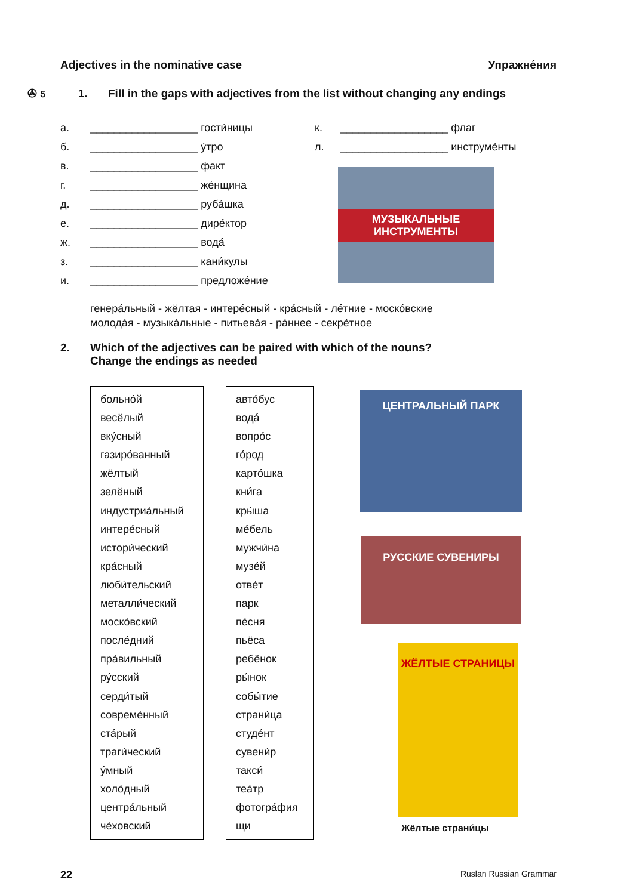Adjectives in the nominative case Упражне́ния
✇ 5 1. Fill in the gaps with adjectives from the list without changing any endings
а. __________________ гости́ницы
б. __________________ у́тро
в. __________________ факт
г. __________________ же́нщина
д. __________________ руба́шка
е. __________________ дире́ктор
ж. __________________ вода́
з. __________________ кани́кулы
и. __________________ предложе́ние
к. __________________ флаг
л. __________________ инструме́нты
МУЗЫКАЛЬНЫЕ ИНСТРУМЕНТЫ
генера́льный - жёлтая - интере́сный - кра́сный - ле́тние - моско́вские
молода́я - музыка́льные - питьева́я - ра́ннее - секре́тное
2. Which of the adjectives can be paired with which of the nouns?
Change the endings as needed
больно́й
весёлый
вку́сный
газиро́ванный
жёлтый
зелёный
индустриа́льный
интере́сный
истори́ческий
кра́сный
люби́тельский
металли́ческий
моско́вский
после́дний
пра́вильный
ру́сский
серди́тый
совреме́нный
ста́рый
траги́ческий
у́мный
холо́дный
центра́льный
че́ховский
авто́бус
вода́
вопро́с
го́род
карто́шка
кни́га
кры́ша
ме́бель
мужчи́на
музе́й
отве́т
парк
пе́сня
пьёса
ребёнок
ры́нок
собы́тие
страни́ца
студе́нт
сувени́р
такси́
теа́тр
фотогра́фия
щи
ЦЕНТРАЛЬНЫЙ ПАРК
РУССКИЕ СУВЕНИРЫ
ЖЁЛТЫЕ СТРАНИЦЫ
Жёлтые страни́цы
22 Ruslan Russian Grammar